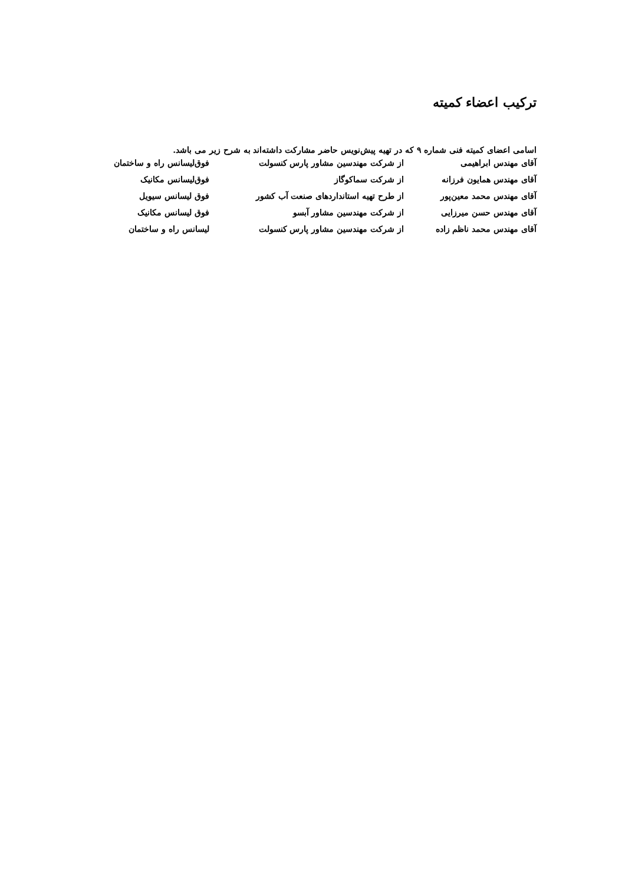ترکیب اعضاء کمیته
اسامی اعضای کمیته فنی شماره ۹ که در تهیه پیش‌نویس حاضر مشارکت داشته‌اند به شرح زیر می باشد.
| آقای مهندس ابراهیمی | از شرکت مهندسین مشاور پارس کنسولت | فوق‌لیسانس راه و ساختمان |
| آقای مهندس همایون فرزانه | از شرکت سماکوگاز | فوق‌لیسانس مکانیک |
| آقای مهندس محمد معین‌پور | از طرح تهیه استانداردهای صنعت آب کشور | فوق لیسانس سیویل |
| آقای مهندس حسن میرزایی | از شرکت مهندسین مشاور آبسو | فوق لیسانس مکانیک |
| آقای مهندس محمد ناظم زاده | از شرکت مهندسین مشاور پارس کنسولت | لیسانس راه و ساختمان |